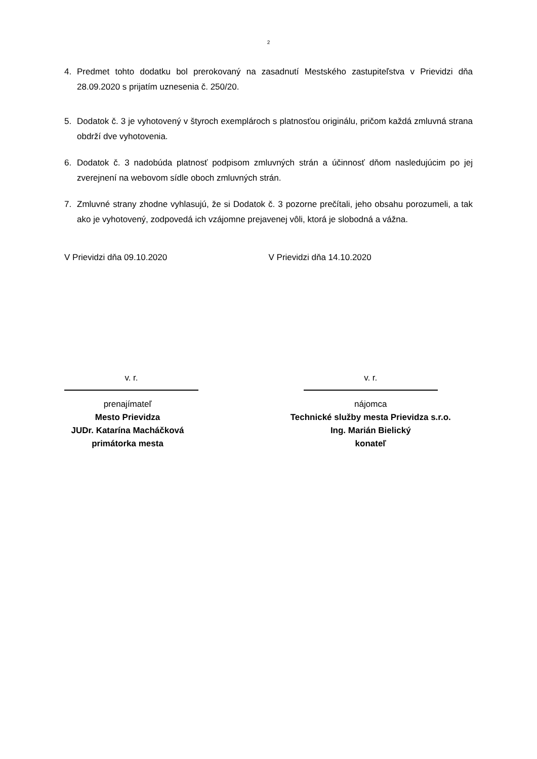2
4. Predmet tohto dodatku bol prerokovaný na zasadnutí Mestského zastupiteľstva v Prievidzi dňa 28.09.2020 s prijatím uznesenia č. 250/20.
5. Dodatok č. 3 je vyhotovený v štyroch exemplároch s platnosťou originálu, pričom každá zmluvná strana obdrží dve vyhotovenia.
6. Dodatok č. 3 nadobúda platnosť podpisom zmluvných strán a účinnosť dňom nasledujúcim po jej zverejnení na webovom sídle oboch zmluvných strán.
7. Zmluvné strany zhodne vyhlasujú, že si Dodatok č. 3 pozorne prečítali, jeho obsahu porozumeli, a tak ako je vyhotovený, zodpovedá ich vzájomne prejavenej vôli, ktorá je slobodná a vážna.
V Prievidzi dňa 09.10.2020 V Prievidzi dňa 14.10.2020
v. r.
prenajímateľ
Mesto Prievidza
JUDr. Katarína Macháčková
primátorka mesta
v. r.
nájomca
Technické služby mesta Prievidza s.r.o.
Ing. Marián Bielický
konateľ